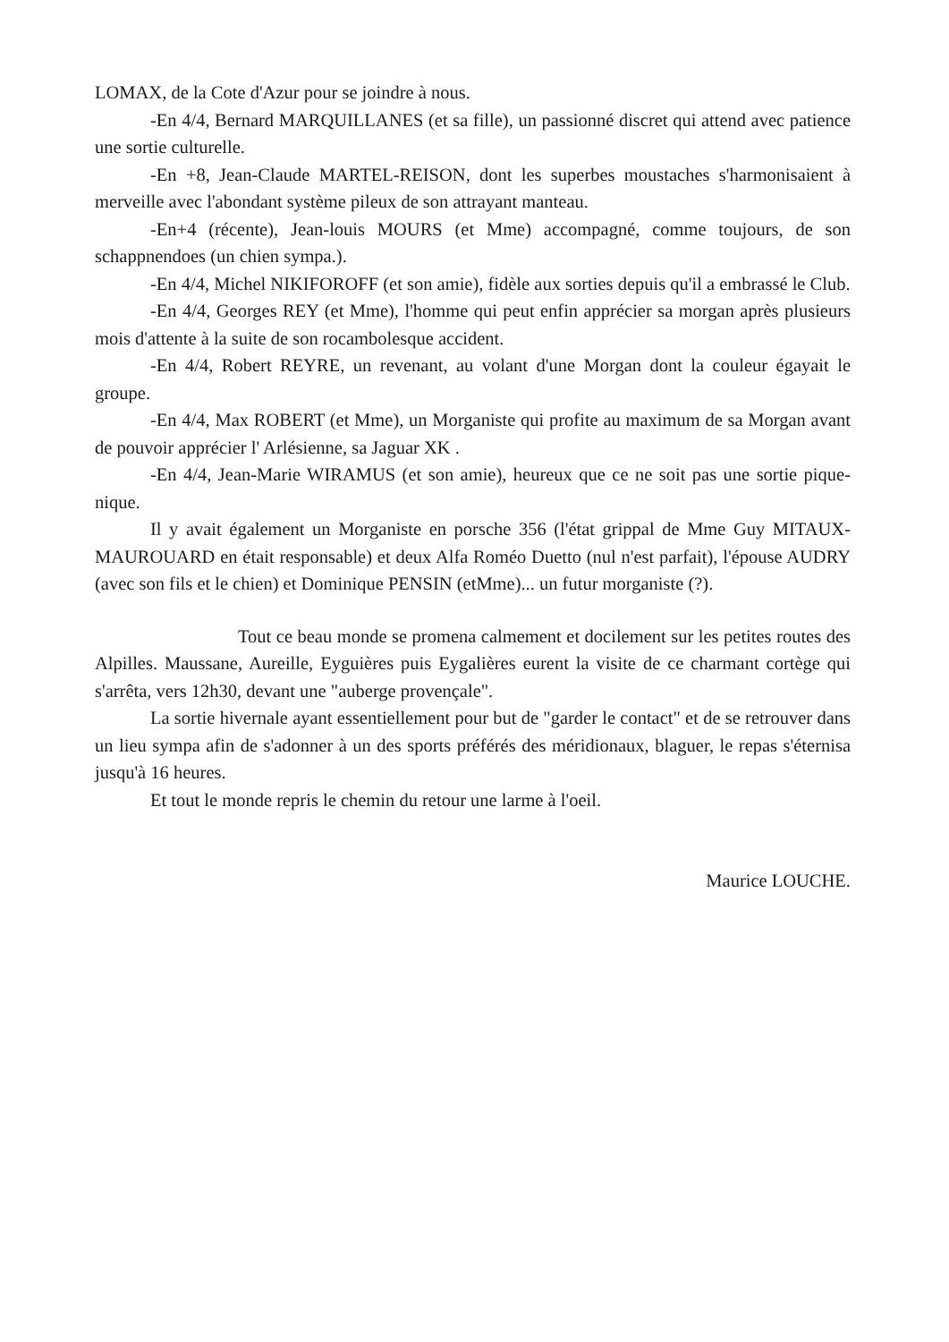LOMAX, de la Cote d'Azur pour se joindre à nous.
-En 4/4, Bernard MARQUILLANES (et sa fille), un passionné discret qui attend avec patience une sortie culturelle.
-En +8, Jean-Claude MARTEL-REISON, dont les superbes moustaches s'harmonisaient à merveille avec l'abondant système pileux de son attrayant manteau.
-En+4 (récente), Jean-louis MOURS (et Mme) accompagné, comme toujours, de son schappnendoes (un chien sympa.).
-En 4/4, Michel NIKIFOROFF (et son amie), fidèle aux sorties depuis qu'il a embrassé le Club.
-En 4/4, Georges REY (et Mme), l'homme qui peut enfin apprécier sa morgan après plusieurs mois d'attente à la suite de son rocambolesque accident.
-En 4/4, Robert REYRE, un revenant, au volant d'une Morgan dont la couleur égayait le groupe.
-En 4/4, Max ROBERT (et Mme), un Morganiste qui profite au maximum de sa Morgan avant de pouvoir apprécier l' Arlésienne, sa Jaguar XK .
-En 4/4, Jean-Marie WIRAMUS (et son amie), heureux que ce ne soit pas une sortie pique-nique.
Il y avait également un Morganiste en porsche 356 (l'état grippal de Mme Guy MITAUX-MAUROUARD en était responsable) et deux Alfa Roméo Duetto (nul n'est parfait), l'épouse AUDRY (avec son fils et le chien) et Dominique PENSIN (etMme)... un futur morganiste (?).
Tout ce beau monde se promena calmement et docilement sur les petites routes des Alpilles. Maussane, Aureille, Eyguières puis Eygalières eurent la visite de ce charmant cortège qui s'arrêta, vers 12h30, devant une "auberge provençale".
La sortie hivernale ayant essentiellement pour but de "garder le contact" et de se retrouver dans un lieu sympa afin de s'adonner à un des sports préférés des méridionaux, blaguer, le repas s'éternisa jusqu'à 16 heures.
Et tout le monde repris le chemin du retour une larme à l'oeil.
Maurice LOUCHE.